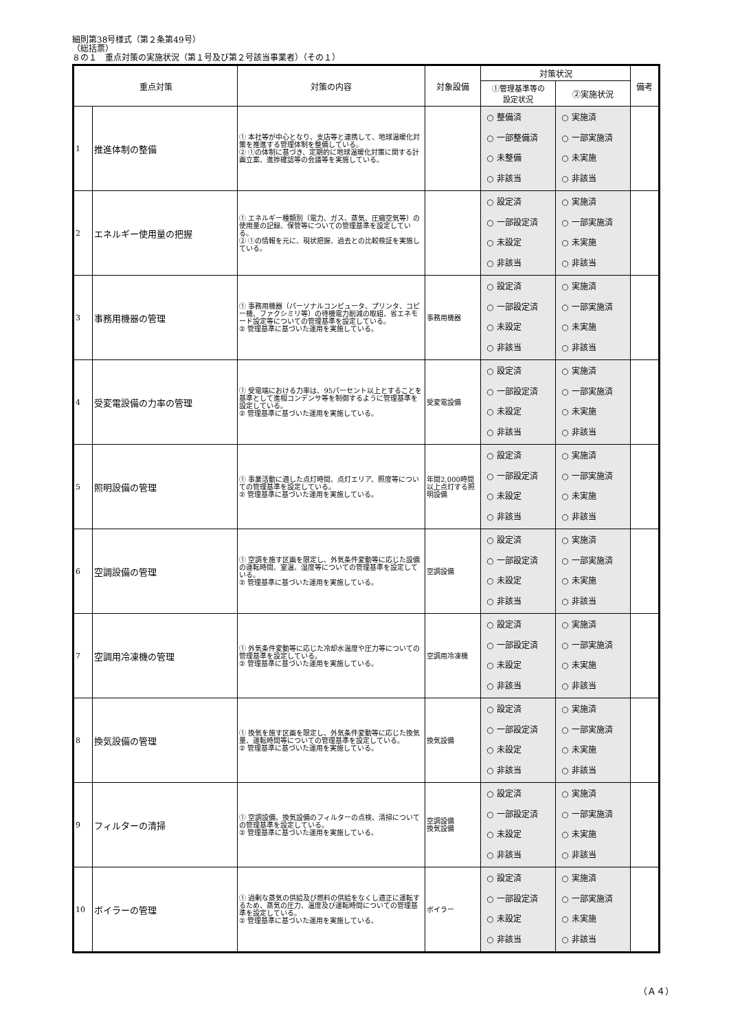細則第38号様式（第２条第49号）
（総括票）
８の１　重点対策の実施状況（第１号及び第２号該当事業者）（その１）
| 重点対策 | | 対策の内容 | 対象設備 | 対策状況 | | 備考 |
| --- | --- | --- | --- | --- | --- | --- |
| | | | | ①管理基準等の 設定状況 | ②実施状況 | |
| 1 | 推進体制の整備 | ① 本社等が中心となり、支店等と連携して、地球温暖化対策を推進する管理体制を整備している。 ② ①の体制に基づき、定期的に地球温暖化対策に関する計画立案、進捗確認等の会議等を実施している。 | | ○ 整備済 ○ 一部整備済 ○ 未整備 ○ 非該当 | ○ 実施済 ○ 一部実施済 ○ 未実施 ○ 非該当 | |
| 2 | エネルギー使用量の把握 | ① エネルギー種類別（電力、ガス、蒸気、圧縮空気等）の使用量の記録、保管等についての管理基準を設定している。 ② ①の情報を元に、現状把握、過去との比較検証を実施している。 | | ○ 設定済 ○ 一部設定済 ○ 未設定 ○ 非該当 | ○ 実施済 ○ 一部実施済 ○ 未実施 ○ 非該当 | |
| 3 | 事務用機器の管理 | ① 事務用機器（パーソナルコンピュータ、プリンタ、コピー機、ファクシミリ等）の待機電力削減の取組、省エネモード設定等についての管理基準を設定している。 ② 管理基準に基づいた運用を実施している。 | 事務用機器 | ○ 設定済 ○ 一部設定済 ○ 未設定 ○ 非該当 | ○ 実施済 ○ 一部実施済 ○ 未実施 ○ 非該当 | |
| 4 | 受変電設備の力率の管理 | ① 受電端における力率は、95パーセント以上とすることを基準として進相コンデンサ等を制御するように管理基準を設定している。 ② 管理基準に基づいた運用を実施している。 | 受変電設備 | ○ 設定済 ○ 一部設定済 ○ 未設定 ○ 非該当 | ○ 実施済 ○ 一部実施済 ○ 未実施 ○ 非該当 | |
| 5 | 照明設備の管理 | ① 事業活動に適した点灯時間、点灯エリア、照度等についての管理基準を設定している。 ② 管理基準に基づいた運用を実施している。 | 年間2,000時間以上点灯する照明設備 | ○ 設定済 ○ 一部設定済 ○ 未設定 ○ 非該当 | ○ 実施済 ○ 一部実施済 ○ 未実施 ○ 非該当 | |
| 6 | 空調設備の管理 | ① 空調を施す区画を限定し、外気条件変動等に応じた設備の運転時間、室温、湿度等についての管理基準を設定している。 ② 管理基準に基づいた運用を実施している。 | 空調設備 | ○ 設定済 ○ 一部設定済 ○ 未設定 ○ 非該当 | ○ 実施済 ○ 一部実施済 ○ 未実施 ○ 非該当 | |
| 7 | 空調用冷凍機の管理 | ① 外気条件変動等に応じた冷却水温度や圧力等についての管理基準を設定している。 ② 管理基準に基づいた運用を実施している。 | 空調用冷凍機 | ○ 設定済 ○ 一部設定済 ○ 未設定 ○ 非該当 | ○ 実施済 ○ 一部実施済 ○ 未実施 ○ 非該当 | |
| 8 | 換気設備の管理 | ① 換気を施す区画を限定し、外気条件変動等に応じた換気量、運転時間等についての管理基準を設定している。 ② 管理基準に基づいた運用を実施している。 | 換気設備 | ○ 設定済 ○ 一部設定済 ○ 未設定 ○ 非該当 | ○ 実施済 ○ 一部実施済 ○ 未実施 ○ 非該当 | |
| 9 | フィルターの清掃 | ① 空調設備、換気設備のフィルターの点検、清掃についての管理基準を設定している。 ② 管理基準に基づいた運用を実施している。 | 空調設備 換気設備 | ○ 設定済 ○ 一部設定済 ○ 未設定 ○ 非該当 | ○ 実施済 ○ 一部実施済 ○ 未実施 ○ 非該当 | |
| 10 | ボイラーの管理 | ① 過剰な蒸気の供給及び燃料の供給をなくし適正に運転するため、蒸気の圧力、温度及び運転時間についての管理基準を設定している。 ② 管理基準に基づいた運用を実施している。 | ボイラー | ○ 設定済 ○ 一部設定済 ○ 未設定 ○ 非該当 | ○ 実施済 ○ 一部実施済 ○ 未実施 ○ 非該当 | |
（Ａ４）